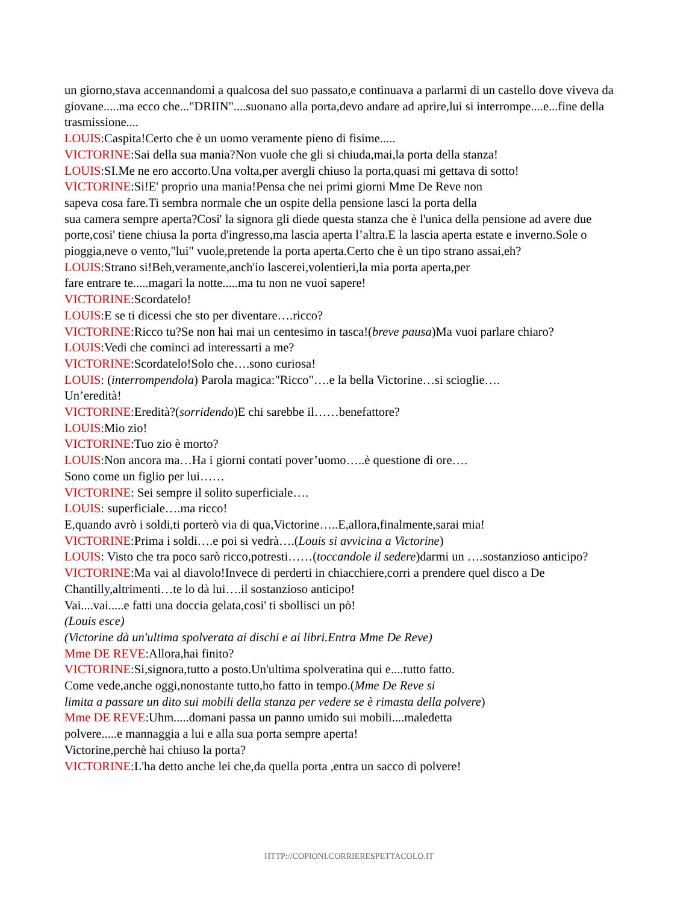un giorno,stava accennandomi a qualcosa del suo passato,e continuava a parlarmi di un castello dove viveva da giovane.....ma ecco che..."DRIIN"....suonano alla porta,devo andare ad aprire,lui si interrompe....e...fine della trasmissione....
LOUIS:Caspita!Certo che è un uomo veramente pieno di fisime.....
VICTORINE:Sai della sua mania?Non vuole che gli si chiuda,mai,la porta della stanza!
LOUIS:SI.Me ne ero accorto.Una volta,per avergli chiuso la porta,quasi mi gettava di sotto!
VICTORINE:Si!E' proprio una mania!Pensa che nei primi giorni Mme De Reve non
sapeva cosa fare.Ti sembra normale che un ospite della pensione lasci la porta della
sua camera sempre aperta?Cosi' la signora gli diede questa stanza che è l'unica della pensione ad avere due porte,cosi' tiene chiusa la porta d'ingresso,ma lascia aperta l’altra.E la lascia aperta estate e inverno.Sole o pioggia,neve o vento,"lui" vuole,pretende la porta aperta.Certo che è un tipo strano assai,eh?
LOUIS:Strano si!Beh,veramente,anch'io lascerei,volentieri,la mia porta aperta,per
fare entrare te.....magari la notte.....ma tu non ne vuoi sapere!
VICTORINE:Scordatelo!
LOUIS:E se ti dicessi che sto per diventare….ricco?
VICTORINE:Ricco tu?Se non hai mai un centesimo in tasca!(breve pausa)Ma vuoi parlare chiaro?
LOUIS:Vedi che cominci ad interessarti a me?
VICTORINE:Scordatelo!Solo che….sono curiosa!
LOUIS: (interrompendola) Parola magica:"Ricco"….e la bella Victorine…si scioglie….
Un’eredità!
VICTORINE:Eredità?(sorridendo)E chi sarebbe il……benefattore?
LOUIS:Mio zio!
VICTORINE:Tuo zio è morto?
LOUIS:Non ancora ma…Ha i giorni contati pover’uomo…..è questione di ore….
Sono come un figlio per lui……
VICTORINE: Sei sempre il solito superficiale….
LOUIS: superficiale….ma ricco!
E,quando avrò i soldi,ti porterò via di qua,Victorine…..E,allora,finalmente,sarai mia!
VICTORINE:Prima i soldi….e poi si vedrà….(Louis si avvicina a Victorine)
LOUIS: Visto che tra poco sarò ricco,potresti……(toccandole il sedere)darmi un ….sostanzioso anticipo?
VICTORINE:Ma vai al diavolo!Invece di perderti in chiacchiere,corri a prendere quel disco a De Chantilly,altrimenti…te lo dà lui….il sostanzioso anticipo!
Vai....vai.....e fatti una doccia gelata,cosi' ti sbollisci un pò!
(Louis esce)
(Victorine dà un'ultima spolverata ai dischi e ai libri.Entra Mme De Reve)
Mme DE REVE:Allora,hai finito?
VICTORINE:Si,signora,tutto a posto.Un'ultima spolveratina qui e....tutto fatto.
Come vede,anche oggi,nonostante tutto,ho fatto in tempo.(Mme De Reve si
limita a passare un dito sui mobili della stanza per vedere se è rimasta della polvere)
Mme DE REVE:Uhm.....domani passa un panno umido sui mobili....maledetta
polvere.....e mannaggia a lui e alla sua porta sempre aperta!
Victorine,perchè hai chiuso la porta?
VICTORINE:L'ha detto anche lei che,da quella porta ,entra un sacco di polvere!
HTTP://COPIONI.CORRIERESPETTACOLO.IT